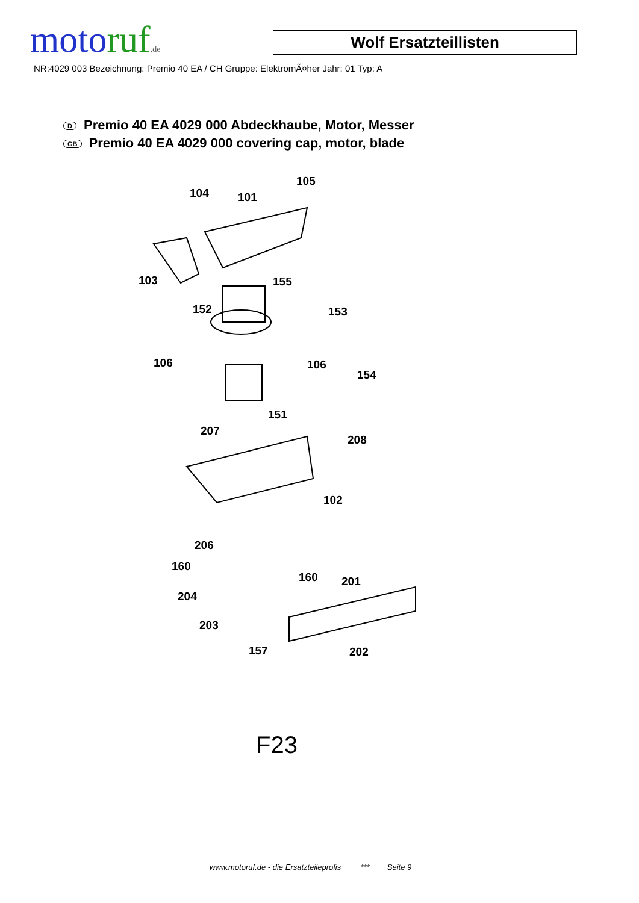motoruf.de Wolf Ersatzteillisten
NR:4029 003 Bezeichnung: Premio 40 EA / CH Gruppe: ElektromÃ¤her Jahr: 01 Typ: A
D Premio 40 EA 4029 000 Abdeckhaube, Motor, Messer
GB Premio 40 EA 4029 000 covering cap, motor, blade
104 101
105
103 155
152 153
106 106
154
151
207
208
102
206
160
160 201
204
203
157 202
F23
www.motoruf.de - die Ersatzteileprofis *** Seite 9